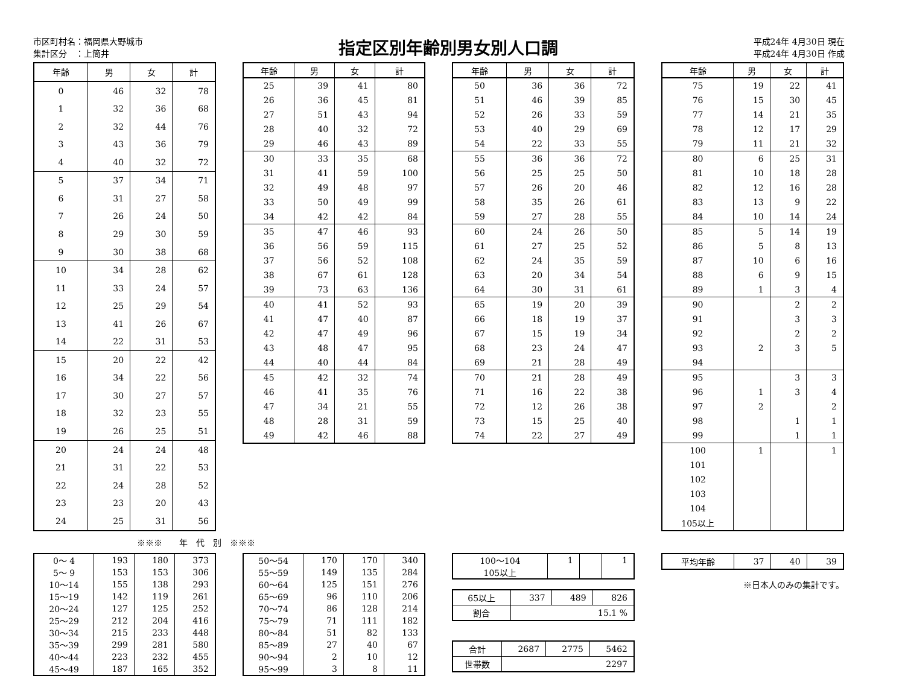市区町村名：福岡県大野城市
集計区分　：上筒井
指定区別年齢別男女別人口調
平成24年 4月30日 現在
平成24年 4月30日 作成
| 年齢 | 男 | 女 | 計 |
| --- | --- | --- | --- |
| 0 | 46 | 32 | 78 |
| 1 | 32 | 36 | 68 |
| 2 | 32 | 44 | 76 |
| 3 | 43 | 36 | 79 |
| 4 | 40 | 32 | 72 |
| 5 | 37 | 34 | 71 |
| 6 | 31 | 27 | 58 |
| 7 | 26 | 24 | 50 |
| 8 | 29 | 30 | 59 |
| 9 | 30 | 38 | 68 |
| 10 | 34 | 28 | 62 |
| 11 | 33 | 24 | 57 |
| 12 | 25 | 29 | 54 |
| 13 | 41 | 26 | 67 |
| 14 | 22 | 31 | 53 |
| 15 | 20 | 22 | 42 |
| 16 | 34 | 22 | 56 |
| 17 | 30 | 27 | 57 |
| 18 | 32 | 23 | 55 |
| 19 | 26 | 25 | 51 |
| 20 | 24 | 24 | 48 |
| 21 | 31 | 22 | 53 |
| 22 | 24 | 28 | 52 |
| 23 | 23 | 20 | 43 |
| 24 | 25 | 31 | 56 |
| 年齢 | 男 | 女 | 計 |
| --- | --- | --- | --- |
| 25 | 39 | 41 | 80 |
| 26 | 36 | 45 | 81 |
| 27 | 51 | 43 | 94 |
| 28 | 40 | 32 | 72 |
| 29 | 46 | 43 | 89 |
| 30 | 33 | 35 | 68 |
| 31 | 41 | 59 | 100 |
| 32 | 49 | 48 | 97 |
| 33 | 50 | 49 | 99 |
| 34 | 42 | 42 | 84 |
| 35 | 47 | 46 | 93 |
| 36 | 56 | 59 | 115 |
| 37 | 56 | 52 | 108 |
| 38 | 67 | 61 | 128 |
| 39 | 73 | 63 | 136 |
| 40 | 41 | 52 | 93 |
| 41 | 47 | 40 | 87 |
| 42 | 47 | 49 | 96 |
| 43 | 48 | 47 | 95 |
| 44 | 40 | 44 | 84 |
| 45 | 42 | 32 | 74 |
| 46 | 41 | 35 | 76 |
| 47 | 34 | 21 | 55 |
| 48 | 28 | 31 | 59 |
| 49 | 42 | 46 | 88 |
| 年齢 | 男 | 女 | 計 |
| --- | --- | --- | --- |
| 50 | 36 | 36 | 72 |
| 51 | 46 | 39 | 85 |
| 52 | 26 | 33 | 59 |
| 53 | 40 | 29 | 69 |
| 54 | 22 | 33 | 55 |
| 55 | 36 | 36 | 72 |
| 56 | 25 | 25 | 50 |
| 57 | 26 | 20 | 46 |
| 58 | 35 | 26 | 61 |
| 59 | 27 | 28 | 55 |
| 60 | 24 | 26 | 50 |
| 61 | 27 | 25 | 52 |
| 62 | 24 | 35 | 59 |
| 63 | 20 | 34 | 54 |
| 64 | 30 | 31 | 61 |
| 65 | 19 | 20 | 39 |
| 66 | 18 | 19 | 37 |
| 67 | 15 | 19 | 34 |
| 68 | 23 | 24 | 47 |
| 69 | 21 | 28 | 49 |
| 70 | 21 | 28 | 49 |
| 71 | 16 | 22 | 38 |
| 72 | 12 | 26 | 38 |
| 73 | 15 | 25 | 40 |
| 74 | 22 | 27 | 49 |
| 年齢 | 男 | 女 | 計 |
| --- | --- | --- | --- |
| 75 | 19 | 22 | 41 |
| 76 | 15 | 30 | 45 |
| 77 | 14 | 21 | 35 |
| 78 | 12 | 17 | 29 |
| 79 | 11 | 21 | 32 |
| 80 | 6 | 25 | 31 |
| 81 | 10 | 18 | 28 |
| 82 | 12 | 16 | 28 |
| 83 | 13 | 9 | 22 |
| 84 | 10 | 14 | 24 |
| 85 | 5 | 14 | 19 |
| 86 | 5 | 8 | 13 |
| 87 | 10 | 6 | 16 |
| 88 | 6 | 9 | 15 |
| 89 | 1 | 3 | 4 |
| 90 | | 2 | 2 |
| 91 | | 3 | 3 |
| 92 | | 2 | 2 |
| 93 | 2 | 3 | 5 |
| 94 | | | |
| 95 | | 3 | 3 |
| 96 | 1 | 3 | 4 |
| 97 | 2 | | 2 |
| 98 | | 1 | 1 |
| 99 | | 1 | 1 |
| 100 | 1 | | 1 |
| 101 | | | |
| 102 | | | |
| 103 | | | |
| 104 | | | |
| 105以上 | | | |
※※※　　年　代　別　※※※
| 0～ 4 | 193 | 180 | 373 |
| 5～ 9 | 153 | 153 | 306 |
| 10～14 | 155 | 138 | 293 |
| 15～19 | 142 | 119 | 261 |
| 20～24 | 127 | 125 | 252 |
| 25～29 | 212 | 204 | 416 |
| 30～34 | 215 | 233 | 448 |
| 35～39 | 299 | 281 | 580 |
| 40～44 | 223 | 232 | 455 |
| 45～49 | 187 | 165 | 352 |
| 50～54 | 170 | 170 | 340 |
| 55～59 | 149 | 135 | 284 |
| 60～64 | 125 | 151 | 276 |
| 65～69 | 96 | 110 | 206 |
| 70～74 | 86 | 128 | 214 |
| 75～79 | 71 | 111 | 182 |
| 80～84 | 51 | 82 | 133 |
| 85～89 | 27 | 40 | 67 |
| 90～94 | 2 | 10 | 12 |
| 95～99 | 3 | 8 | 11 |
| 100～104 | 1 | | 1 |
| 105以上 | | | |
| 65以上 | 337 | 489 | 826 |
| 割合 | 15.1 % | | |
| 合計 | 2687 | 2775 | 5462 |
| 世帯数 | 2297 | | |
| 平均年齢 | 37 | 40 | 39 |
※日本人のみの集計です。